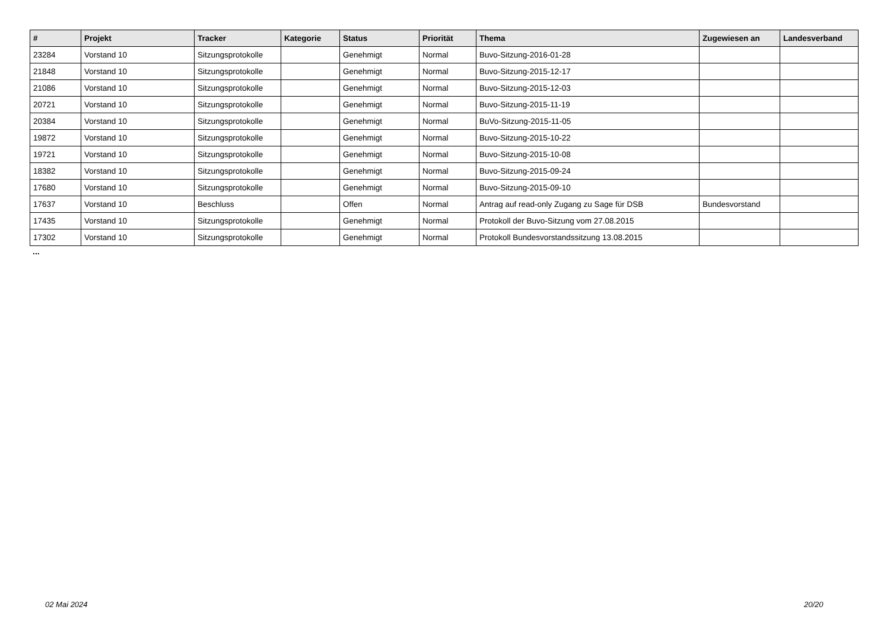| # | Projekt | Tracker | Kategorie | Status | Priorität | Thema | Zugewiesen an | Landesverband |
| --- | --- | --- | --- | --- | --- | --- | --- | --- |
| 23284 | Vorstand 10 | Sitzungsprotokolle | | Genehmigt | Normal | Buvo-Sitzung-2016-01-28 | | |
| 21848 | Vorstand 10 | Sitzungsprotokolle | | Genehmigt | Normal | Buvo-Sitzung-2015-12-17 | | |
| 21086 | Vorstand 10 | Sitzungsprotokolle | | Genehmigt | Normal | Buvo-Sitzung-2015-12-03 | | |
| 20721 | Vorstand 10 | Sitzungsprotokolle | | Genehmigt | Normal | Buvo-Sitzung-2015-11-19 | | |
| 20384 | Vorstand 10 | Sitzungsprotokolle | | Genehmigt | Normal | BuVo-Sitzung-2015-11-05 | | |
| 19872 | Vorstand 10 | Sitzungsprotokolle | | Genehmigt | Normal | Buvo-Sitzung-2015-10-22 | | |
| 19721 | Vorstand 10 | Sitzungsprotokolle | | Genehmigt | Normal | Buvo-Sitzung-2015-10-08 | | |
| 18382 | Vorstand 10 | Sitzungsprotokolle | | Genehmigt | Normal | Buvo-Sitzung-2015-09-24 | | |
| 17680 | Vorstand 10 | Sitzungsprotokolle | | Genehmigt | Normal | Buvo-Sitzung-2015-09-10 | | |
| 17637 | Vorstand 10 | Beschluss | | Offen | Normal | Antrag auf read-only Zugang zu Sage für DSB | Bundesvorstand | |
| 17435 | Vorstand 10 | Sitzungsprotokolle | | Genehmigt | Normal | Protokoll der Buvo-Sitzung vom 27.08.2015 | | |
| 17302 | Vorstand 10 | Sitzungsprotokolle | | Genehmigt | Normal | Protokoll Bundesvorstandssitzung 13.08.2015 | | |
...
02 Mai 2024 20/20